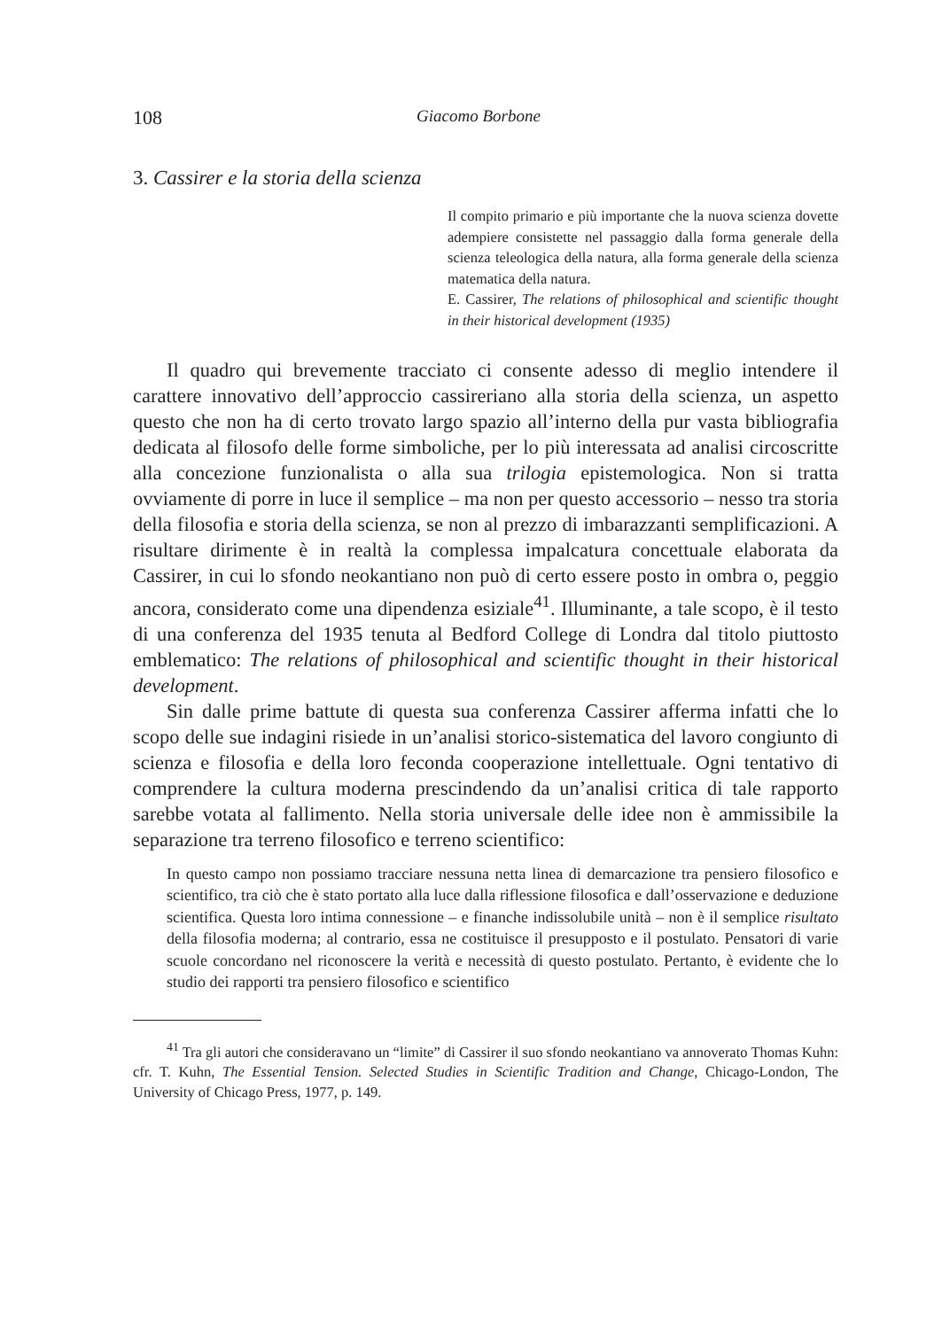108 Giacomo Borbone
3. Cassirer e la storia della scienza
Il compito primario e più importante che la nuova scienza dovette adempiere consistette nel passaggio dalla forma generale della scienza teleologica della natura, alla forma generale della scienza matematica della natura.
E. Cassirer, The relations of philosophical and scientific thought in their historical development (1935)
Il quadro qui brevemente tracciato ci consente adesso di meglio intendere il carattere innovativo dell’approccio cassireriano alla storia della scienza, un aspetto questo che non ha di certo trovato largo spazio all’interno della pur vasta bibliografia dedicata al filosofo delle forme simboliche, per lo più interessata ad analisi circoscritte alla concezione funzionalista o alla sua trilogia epistemologica. Non si tratta ovviamente di porre in luce il semplice – ma non per questo accessorio – nesso tra storia della filosofia e storia della scienza, se non al prezzo di imbarazzanti semplificazioni. A risultare dirimente è in realtà la complessa impalcatura concettuale elaborata da Cassirer, in cui lo sfondo neokantiano non può di certo essere posto in ombra o, peggio ancora, considerato come una dipendenza esiziale<sup>41</sup>. Illuminante, a tale scopo, è il testo di una conferenza del 1935 tenuta al Bedford College di Londra dal titolo piuttosto emblematico: The relations of philosophical and scientific thought in their historical development.
Sin dalle prime battute di questa sua conferenza Cassirer afferma infatti che lo scopo delle sue indagini risiede in un’analisi storico-sistematica del lavoro congiunto di scienza e filosofia e della loro feconda cooperazione intellettuale. Ogni tentativo di comprendere la cultura moderna prescindendo da un’analisi critica di tale rapporto sarebbe votata al fallimento. Nella storia universale delle idee non è ammissibile la separazione tra terreno filosofico e terreno scientifico:
In questo campo non possiamo tracciare nessuna netta linea di demarcazione tra pensiero filosofico e scientifico, tra ciò che è stato portato alla luce dalla riflessione filosofica e dall’osservazione e deduzione scientifica. Questa loro intima connessione – e finanche indissolubile unità – non è il semplice risultato della filosofia moderna; al contrario, essa ne costituisce il presupposto e il postulato. Pensatori di varie scuole concordano nel riconoscere la verità e necessità di questo postulato. Pertanto, è evidente che lo studio dei rapporti tra pensiero filosofico e scientifico
<sup>41</sup> Tra gli autori che consideravano un “limite” di Cassirer il suo sfondo neokantiano va annoverato Thomas Kuhn: cfr. T. Kuhn, The Essential Tension. Selected Studies in Scientific Tradition and Change, Chicago-London, The University of Chicago Press, 1977, p. 149.